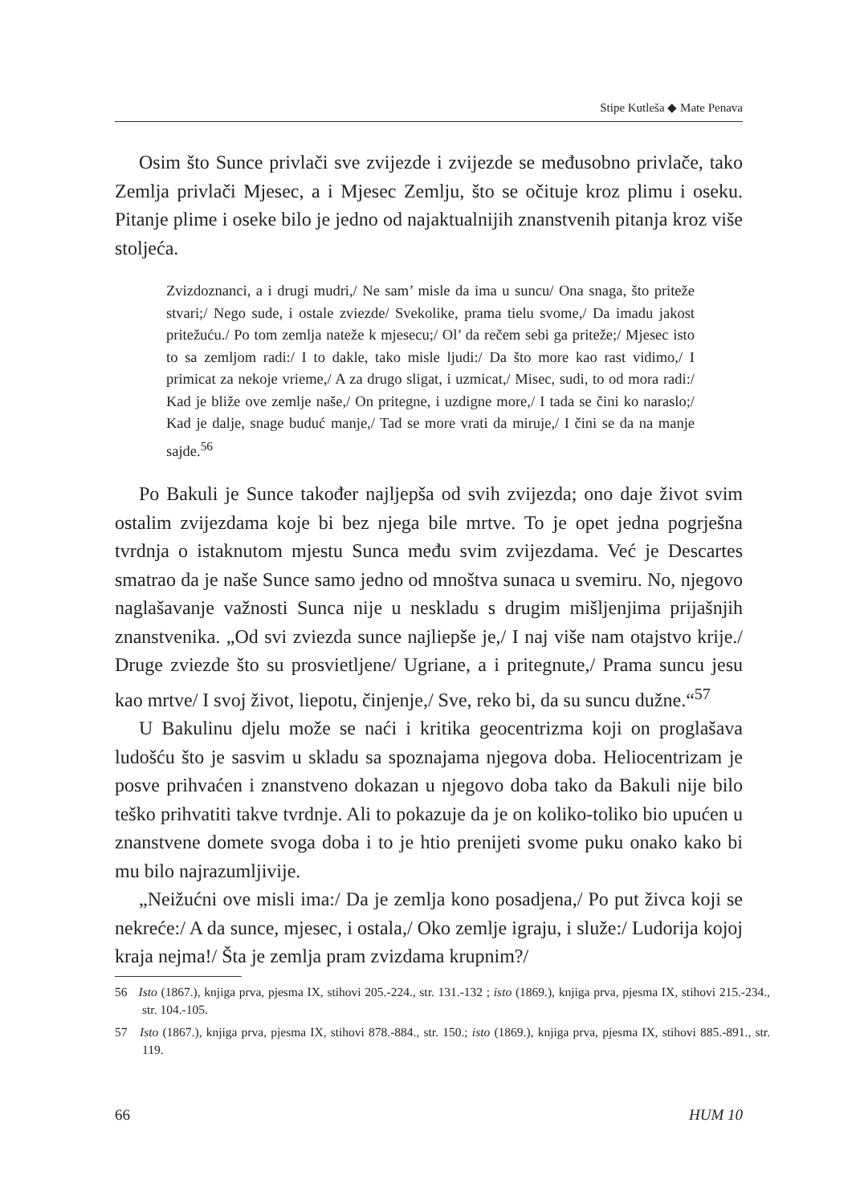Stipe Kutleša ◆ Mate Penava
Osim što Sunce privlači sve zvijezde i zvijezde se međusobno privlače, tako Zemlja privlači Mjesec, a i Mjesec Zemlju, što se očituje kroz plimu i oseku. Pitanje plime i oseke bilo je jedno od najaktualnijih znanstvenih pitanja kroz više stoljeća.
Zvizdoznanci, a i drugi mudri,/ Ne sam’ misle da ima u suncu/ Ona snaga, što priteže stvari;/ Nego sude, i ostale zviezde/ Svekolike, prama tielu svome,/ Da imadu jakost pritežuću./ Po tom zemlja nateže k mjesecu;/ Ol’ da rečem sebi ga priteže;/ Mjesec isto to sa zemljom radi:/ I to dakle, tako misle ljudi:/ Da što more kao rast vidimo,/ I primicat za nekoje vrieme,/ A za drugo sligat, i uzmicat,/ Misec, sudi, to od mora radi:/ Kad je bliže ove zemlje naše,/ On pritegne, i uzdigne more,/ I tada se čini ko naraslo;/ Kad je dalje, snage buduć manje,/ Tad se more vrati da miruje,/ I čini se da na manje sajde.<sup>56</sup>
Po Bakuli je Sunce također najljepša od svih zvijezda; ono daje život svim ostalim zvijezdama koje bi bez njega bile mrtve. To je opet jedna pogrješna tvrdnja o istaknutom mjestu Sunca među svim zvijezdama. Već je Descartes smatrao da je naše Sunce samo jedno od mnoštva sunaca u svemiru. No, njegovo naglašavanje važnosti Sunca nije u neskladu s drugim mišljenjima prijašnjih znanstvenika. „Od svi zviezda sunce najliepše je,/ I naj više nam otajstvo krije./ Druge zviezde što su prosvietljene/ Ugriane, a i pritegnute,/ Prama suncu jesu kao mrtve/ I svoj život, liepotu, činjenje,/ Sve, reko bi, da su suncu dužne.“<sup>57</sup>
U Bakulinu djelu može se naći i kritika geocentrizma koji on proglašava ludošću što je sasvim u skladu sa spoznajama njegova doba. Heliocentrizam je posve prihvaćen i znanstveno dokazan u njegovo doba tako da Bakuli nije bilo teško prihvatiti takve tvrdnje. Ali to pokazuje da je on koliko-toliko bio upućen u znanstvene domete svoga doba i to je htio prenijeti svome puku onako kako bi mu bilo najrazumljivije.
„Neižućni ove misli ima:/ Da je zemlja kono posadjena,/ Po put živca koji se nekreće:/ A da sunce, mjesec, i ostala,/ Oko zemlje igraju, i služe:/ Ludorija kojoj kraja nejma!/ Šta je zemlja pram zvizdama krupnim?/
56 Isto (1867.), knjiga prva, pjesma IX, stihovi 205.-224., str. 131.-132 ; isto (1869.), knjiga prva, pjesma IX, stihovi 215.-234., str. 104.-105.
57 Isto (1867.), knjiga prva, pjesma IX, stihovi 878.-884., str. 150.; isto (1869.), knjiga prva, pjesma IX, stihovi 885.-891., str. 119.
66 HUM 10